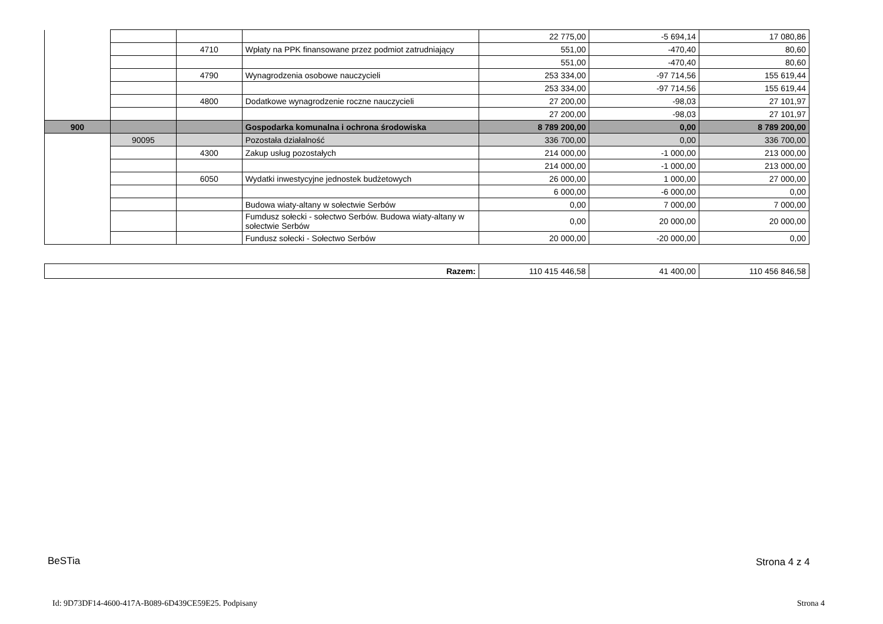| | | | | 22 775,00 | -5 694,14 | 17 080,86 |
| | | 4710 | Wpłaty na PPK finansowane przez podmiot zatrudniający | 551,00 | -470,40 | 80,60 |
| | | | | 551,00 | -470,40 | 80,60 |
| | | 4790 | Wynagrodzenia osobowe nauczycieli | 253 334,00 | -97 714,56 | 155 619,44 |
| | | | | 253 334,00 | -97 714,56 | 155 619,44 |
| | | 4800 | Dodatkowe wynagrodzenie roczne nauczycieli | 27 200,00 | -98,03 | 27 101,97 |
| | | | | 27 200,00 | -98,03 | 27 101,97 |
| 900 | | | Gospodarka komunalna i ochrona środowiska | 8 789 200,00 | 0,00 | 8 789 200,00 |
| | 90095 | | Pozostała działalność | 336 700,00 | 0,00 | 336 700,00 |
| | | 4300 | Zakup usług pozostałych | 214 000,00 | -1 000,00 | 213 000,00 |
| | | | | 214 000,00 | -1 000,00 | 213 000,00 |
| | | 6050 | Wydatki inwestycyjne jednostek budżetowych | 26 000,00 | 1 000,00 | 27 000,00 |
| | | | | 6 000,00 | -6 000,00 | 0,00 |
| | | | Budowa wiaty-altany w sołectwie Serbów | 0,00 | 7 000,00 | 7 000,00 |
| | | | Fumdusz sołecki - sołectwo Serbów. Budowa wiaty-altany w sołectwie Serbów | 0,00 | 20 000,00 | 20 000,00 |
| | | | Fundusz sołecki - Sołectwo Serbów | 20 000,00 | -20 000,00 | 0,00 |
| Razem: | 110 415 446,58 | 41 400,00 | 110 456 846,58 |
BeSTia Strona 4 z 4
Id: 9D73DF14-4600-417A-B089-6D439CE59E25. Podpisany
Strona 4